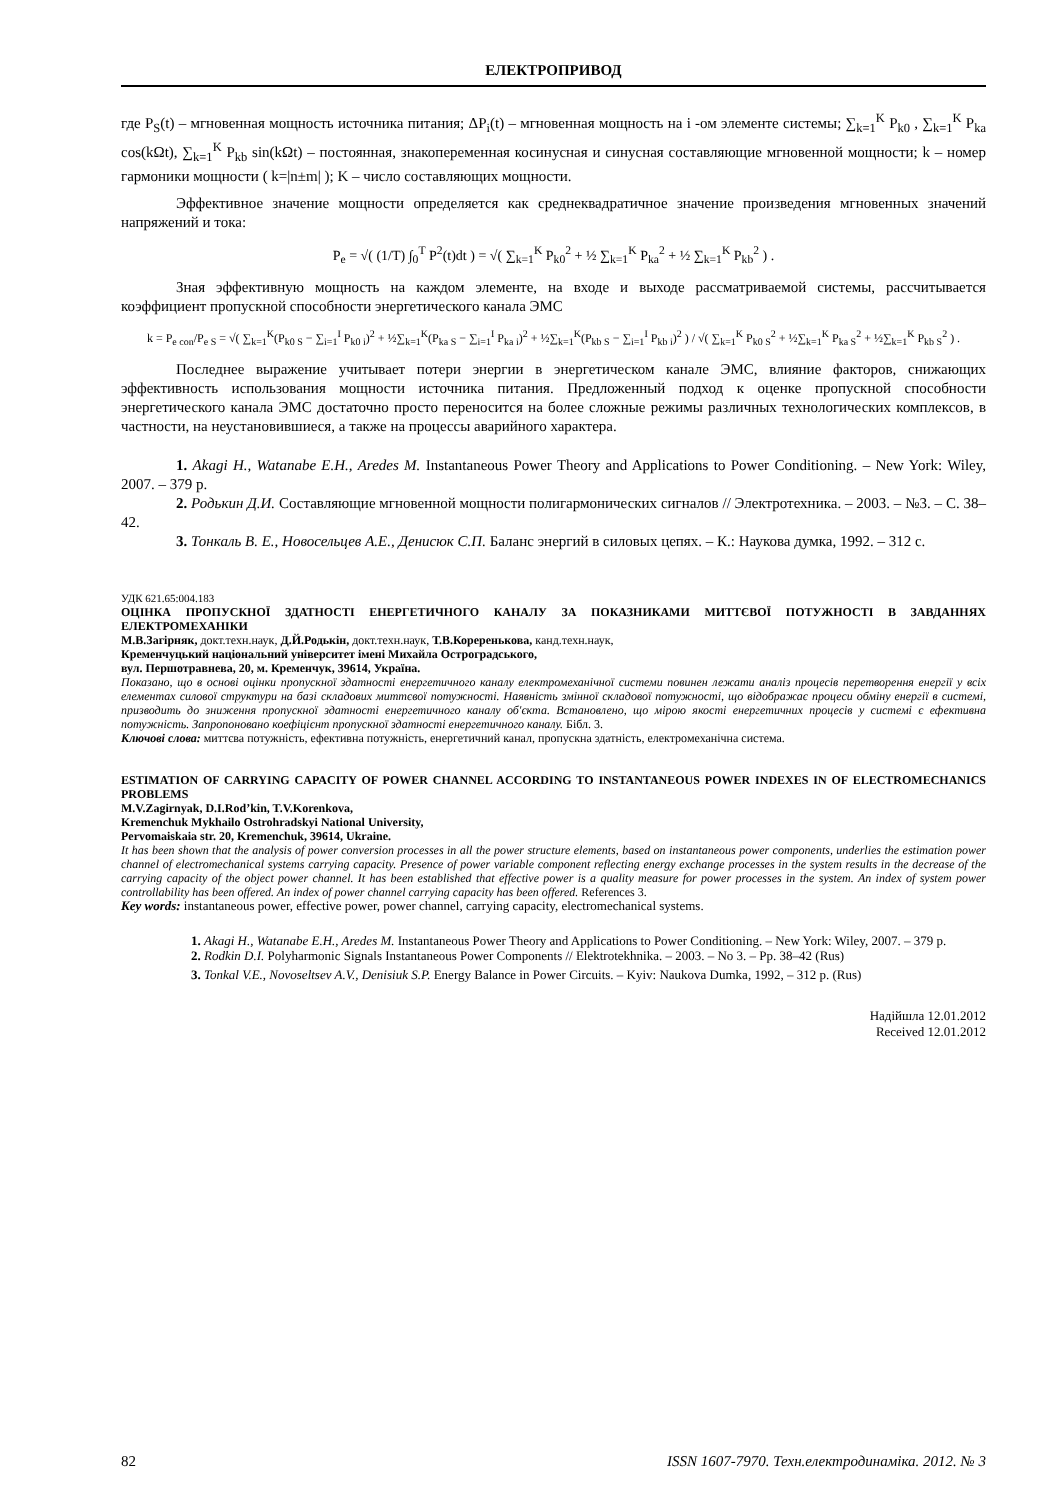ЕЛЕКТРОПРИВОД
где P<sub>S</sub>(t) – мгновенная мощность источника питания; ΔP<sub>i</sub>(t) – мгновенная мощность на i -ом элементе системы; ∑<sub>k=1</sub><sup>K</sup> P<sub>k0</sub> , ∑<sub>k=1</sub><sup>K</sup> P<sub>ka</sub> cos(kΩt), ∑<sub>k=1</sub><sup>K</sup> P<sub>kb</sub> sin(kΩt) – постоянная, знакопеременная косинусная и синусная составляющие мгновенной мощности; k – номер гармоники мощности ( k=|n±m| ); K – число составляющих мощности.
Эффективное значение мощности определяется как среднеквадратичное значение произведения мгновенных значений напряжений и тока:
P<sub>e</sub> = √( (1/T) ∫<sub>0</sub><sup>T</sup> P<sup>2</sup>(t)dt ) = √( ∑<sub>k=1</sub><sup>K</sup> P<sub>k0</sub><sup>2</sup> + ½ ∑<sub>k=1</sub><sup>K</sup> P<sub>ka</sub><sup>2</sup> + ½ ∑<sub>k=1</sub><sup>K</sup> P<sub>kb</sub><sup>2</sup> ) .
Зная эффективную мощность на каждом элементе, на входе и выходе рассматриваемой системы, рассчитывается коэффициент пропускной способности энергетического канала ЭМС
k = P<sub>e con</sub>/P<sub>e S</sub> = √( ∑<sub>k=1</sub><sup>K</sup>(P<sub>k0 S</sub> − ∑<sub>i=1</sub><sup>I</sup> P<sub>k0 i</sub>)<sup>2</sup> + ½∑<sub>k=1</sub><sup>K</sup>(P<sub>ka S</sub> − ∑<sub>i=1</sub><sup>I</sup> P<sub>ka i</sub>)<sup>2</sup> + ½∑<sub>k=1</sub><sup>K</sup>(P<sub>kb S</sub> − ∑<sub>i=1</sub><sup>I</sup> P<sub>kb i</sub>)<sup>2</sup> ) / √( ∑<sub>k=1</sub><sup>K</sup> P<sub>k0 S</sub><sup>2</sup> + ½∑<sub>k=1</sub><sup>K</sup> P<sub>ka S</sub><sup>2</sup> + ½∑<sub>k=1</sub><sup>K</sup> P<sub>kb S</sub><sup>2</sup> ) .
Последнее выражение учитывает потери энергии в энергетическом канале ЭМС, влияние факторов, снижающих эффективность использования мощности источника питания. Предложенный подход к оценке пропускной способности энергетического канала ЭМС достаточно просто переносится на более сложные режимы различных технологических комплексов, в частности, на неустановившиеся, а также на процессы аварийного характера.
1. Akagi H., Watanabe E.H., Aredes M. Instantaneous Power Theory and Applications to Power Conditioning. – New York: Wiley, 2007. – 379 p.
2. Родькин Д.И. Составляющие мгновенной мощности полигармонических сигналов // Электротехника. – 2003. – №3. – С. 38–42.
3. Тонкаль В. Е., Новосельцев А.Е., Денисюк С.П. Баланс энергий в силовых цепях. – К.: Наукова думка, 1992. – 312 с.
УДК 621.65:004.183
ОЦІНКА ПРОПУСКНОЇ ЗДАТНОСТІ ЕНЕРГЕТИЧНОГО КАНАЛУ ЗА ПОКАЗНИКАМИ МИТТЄВОЇ ПОТУЖНОСТІ В ЗАВДАННЯХ ЕЛЕКТРОМЕХАНІКИ
М.В.Загірняк, докт.техн.наук, Д.Й.Родькін, докт.техн.наук, Т.В.Кореренькова, канд.техн.наук,
Кременчуцький національний університет імені Михайла Остроградського,
вул. Першотравнева, 20, м. Кременчук, 39614, Україна.
Показано, що в основі оцінки пропускної здатності енергетичного каналу електромеханічної системи повинен лежати аналіз процесів перетворення енергії у всіх елементах силової структури на базі складових миттєвої потужності. Наявність змінної складової потужності, що відображає процеси обміну енергії в системі, призводить до зниження пропускної здатності енергетичного каналу об'єкта. Встановлено, що мірою якості енергетичних процесів у системі є ефективна потужність. Запропоновано коефіцієнт пропускної здатності енергетичного каналу. Бібл. 3.
Ключові слова: миттєва потужність, ефективна потужність, енергетичний канал, пропускна здатність, електромеханічна система.
ESTIMATION OF CARRYING CAPACITY OF POWER CHANNEL ACCORDING TO INSTANTANEOUS POWER INDEXES IN OF ELECTROMECHANICS PROBLEMS
M.V.Zagirnyak, D.I.Rod’kin, T.V.Korenkova,
Kremenchuk Mykhailo Ostrohradskyi National University,
Pervomaiskaia str. 20, Kremenchuk, 39614, Ukraine.
It has been shown that the analysis of power conversion processes in all the power structure elements, based on instantaneous power components, underlies the estimation power channel of electromechanical systems carrying capacity. Presence of power variable component reflecting energy exchange processes in the system results in the decrease of the carrying capacity of the object power channel. It has been established that effective power is a quality measure for power processes in the system. An index of system power controllability has been offered. An index of power channel carrying capacity has been offered. References 3.
Key words: instantaneous power, effective power, power channel, carrying capacity, electromechanical systems.
1. Akagi H., Watanabe E.H., Aredes M. Instantaneous Power Theory and Applications to Power Conditioning. – New York: Wiley, 2007. – 379 p.
2. Rodkin D.I. Polyharmonic Signals Instantaneous Power Components // Elektrotekhnika. – 2003. – No 3. – Pp. 38–42 (Rus)
3. Tonkal V.E., Novoseltsev A.V., Denisiuk S.P. Energy Balance in Power Circuits. – Kyiv: Naukova Dumka, 1992, – 312 p. (Rus)
Надійшла 12.01.2012
Received 12.01.2012
82 ISSN 1607-7970. Техн.електродинаміка. 2012. № 3